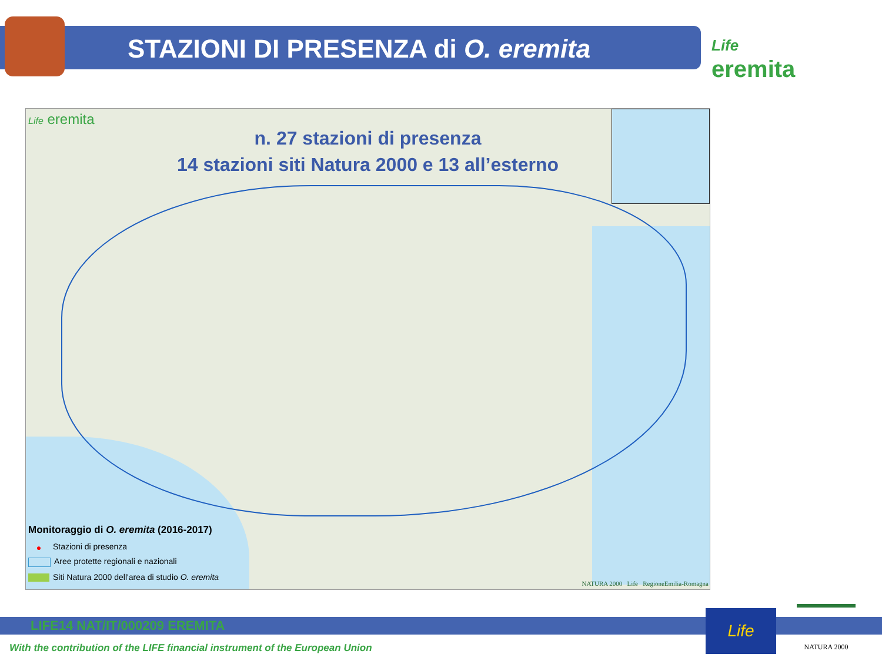STAZIONI DI PRESENZA di O. eremita
Life
eremita
Life eremita
n. 27 stazioni di presenza
14 stazioni siti Natura 2000 e 13 all’esterno
Monitoraggio di O. eremita (2016-2017)
● Stazioni di presenza
Aree protette regionali e nazionali
Siti Natura 2000 dell'area di studio O. eremita
NATURA 2000 Life RegioneEmilia-Romagna
LIFE14 NAT/IT/000209 EREMITA
With the contribution of the LIFE financial instrument of the European Union
Life NATURA 2000